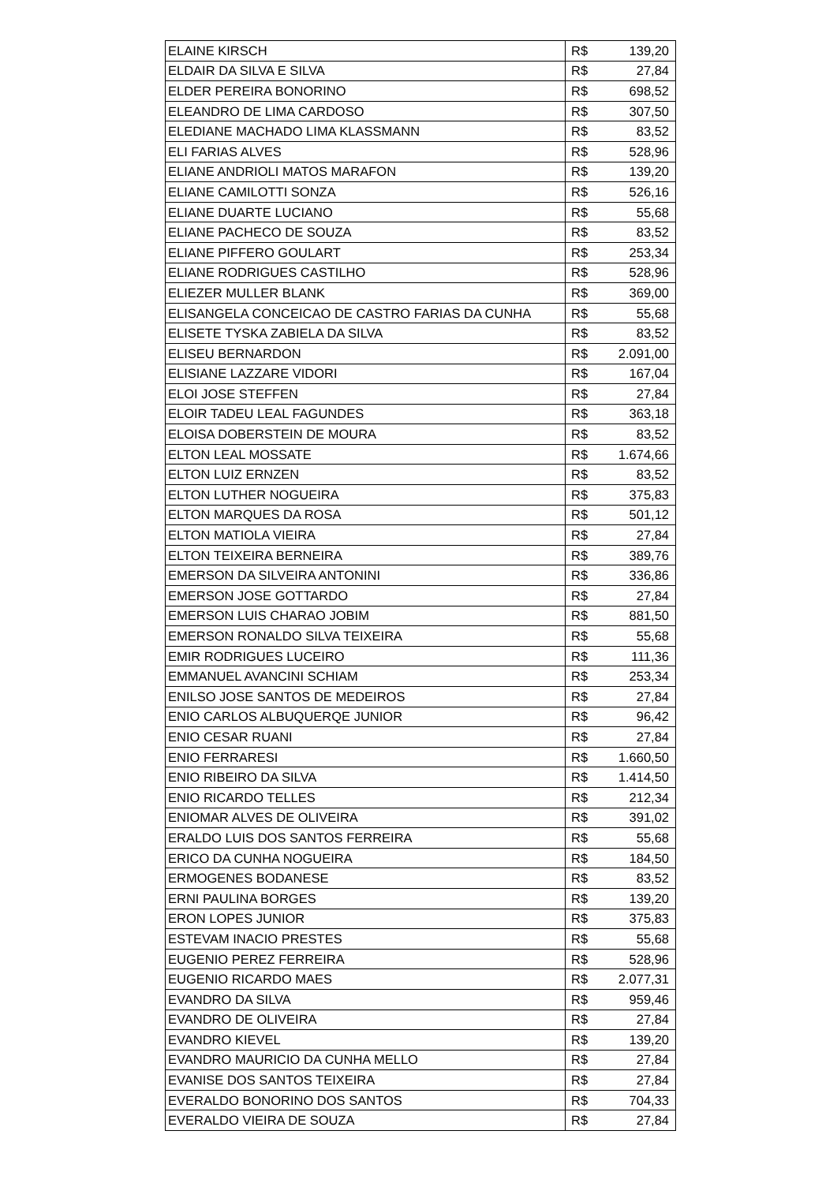| ELAINE KIRSCH | R$ | 139,20 |
| ELDAIR DA SILVA E SILVA | R$ | 27,84 |
| ELDER PEREIRA BONORINO | R$ | 698,52 |
| ELEANDRO DE LIMA CARDOSO | R$ | 307,50 |
| ELEDIANE MACHADO LIMA KLASSMANN | R$ | 83,52 |
| ELI FARIAS ALVES | R$ | 528,96 |
| ELIANE ANDRIOLI MATOS MARAFON | R$ | 139,20 |
| ELIANE CAMILOTTI SONZA | R$ | 526,16 |
| ELIANE DUARTE LUCIANO | R$ | 55,68 |
| ELIANE PACHECO DE SOUZA | R$ | 83,52 |
| ELIANE PIFFERO GOULART | R$ | 253,34 |
| ELIANE RODRIGUES CASTILHO | R$ | 528,96 |
| ELIEZER MULLER BLANK | R$ | 369,00 |
| ELISANGELA CONCEICAO DE CASTRO FARIAS DA CUNHA | R$ | 55,68 |
| ELISETE TYSKA ZABIELA DA SILVA | R$ | 83,52 |
| ELISEU BERNARDON | R$ | 2.091,00 |
| ELISIANE LAZZARE VIDORI | R$ | 167,04 |
| ELOI JOSE STEFFEN | R$ | 27,84 |
| ELOIR TADEU LEAL FAGUNDES | R$ | 363,18 |
| ELOISA DOBERSTEIN DE MOURA | R$ | 83,52 |
| ELTON LEAL MOSSATE | R$ | 1.674,66 |
| ELTON LUIZ ERNZEN | R$ | 83,52 |
| ELTON LUTHER NOGUEIRA | R$ | 375,83 |
| ELTON MARQUES DA ROSA | R$ | 501,12 |
| ELTON MATIOLA VIEIRA | R$ | 27,84 |
| ELTON TEIXEIRA BERNEIRA | R$ | 389,76 |
| EMERSON DA SILVEIRA ANTONINI | R$ | 336,86 |
| EMERSON JOSE GOTTARDO | R$ | 27,84 |
| EMERSON LUIS CHARAO JOBIM | R$ | 881,50 |
| EMERSON RONALDO SILVA TEIXEIRA | R$ | 55,68 |
| EMIR RODRIGUES LUCEIRO | R$ | 111,36 |
| EMMANUEL AVANCINI SCHIAM | R$ | 253,34 |
| ENILSO JOSE SANTOS DE MEDEIROS | R$ | 27,84 |
| ENIO CARLOS ALBUQUERQE JUNIOR | R$ | 96,42 |
| ENIO CESAR RUANI | R$ | 27,84 |
| ENIO FERRARESI | R$ | 1.660,50 |
| ENIO RIBEIRO DA SILVA | R$ | 1.414,50 |
| ENIO RICARDO TELLES | R$ | 212,34 |
| ENIOMAR ALVES DE OLIVEIRA | R$ | 391,02 |
| ERALDO LUIS DOS SANTOS FERREIRA | R$ | 55,68 |
| ERICO DA CUNHA NOGUEIRA | R$ | 184,50 |
| ERMOGENES BODANESE | R$ | 83,52 |
| ERNI PAULINA BORGES | R$ | 139,20 |
| ERON LOPES JUNIOR | R$ | 375,83 |
| ESTEVAM INACIO PRESTES | R$ | 55,68 |
| EUGENIO PEREZ FERREIRA | R$ | 528,96 |
| EUGENIO RICARDO MAES | R$ | 2.077,31 |
| EVANDRO DA SILVA | R$ | 959,46 |
| EVANDRO DE OLIVEIRA | R$ | 27,84 |
| EVANDRO KIEVEL | R$ | 139,20 |
| EVANDRO MAURICIO DA CUNHA MELLO | R$ | 27,84 |
| EVANISE DOS SANTOS TEIXEIRA | R$ | 27,84 |
| EVERALDO BONORINO DOS SANTOS | R$ | 704,33 |
| EVERALDO VIEIRA DE SOUZA | R$ | 27,84 |